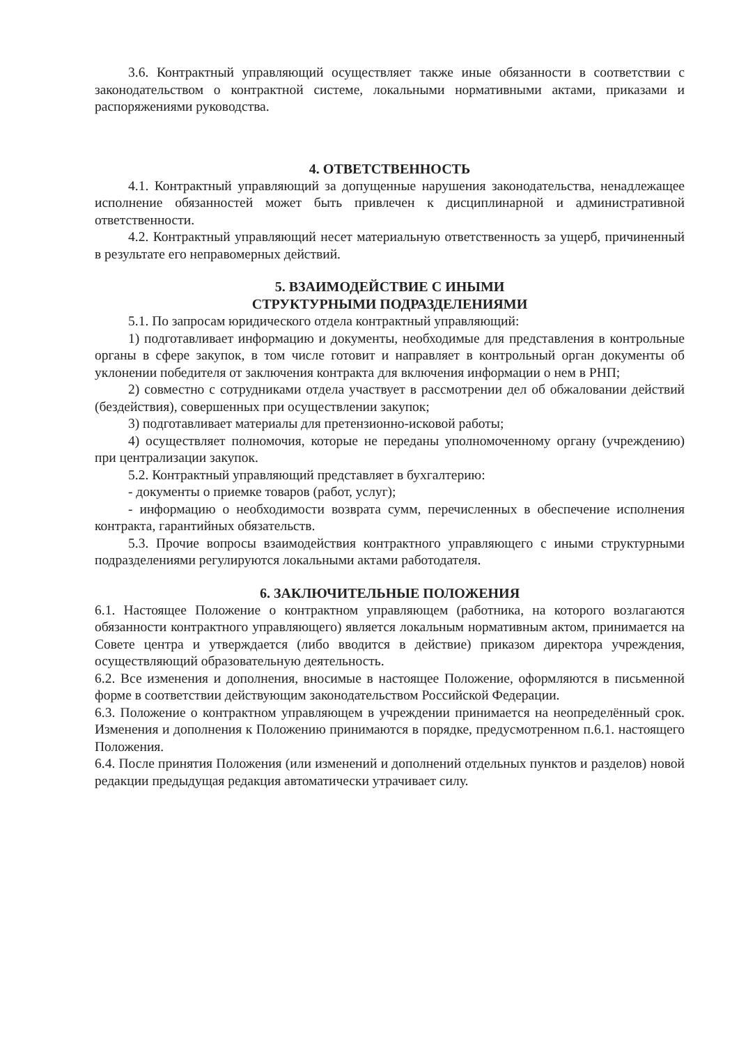3.6. Контрактный управляющий осуществляет также иные обязанности в соответствии с законодательством о контрактной системе, локальными нормативными актами, приказами и распоряжениями руководства.
4. ОТВЕТСТВЕННОСТЬ
4.1. Контрактный управляющий за допущенные нарушения законодательства, ненадлежащее исполнение обязанностей может быть привлечен к дисциплинарной и административной ответственности.
4.2. Контрактный управляющий несет материальную ответственность за ущерб, причиненный в результате его неправомерных действий.
5. ВЗАИМОДЕЙСТВИЕ С ИНЫМИ
СТРУКТУРНЫМИ ПОДРАЗДЕЛЕНИЯМИ
5.1. По запросам юридического отдела контрактный управляющий:
1) подготавливает информацию и документы, необходимые для представления в контрольные органы в сфере закупок, в том числе готовит и направляет в контрольный орган документы об уклонении победителя от заключения контракта для включения информации о нем в РНП;
2) совместно с сотрудниками отдела участвует в рассмотрении дел об обжаловании действий (бездействия), совершенных при осуществлении закупок;
3) подготавливает материалы для претензионно-исковой работы;
4) осуществляет полномочия, которые не переданы уполномоченному органу (учреждению) при централизации закупок.
5.2. Контрактный управляющий представляет в бухгалтерию:
- документы о приемке товаров (работ, услуг);
- информацию о необходимости возврата сумм, перечисленных в обеспечение исполнения контракта, гарантийных обязательств.
5.3. Прочие вопросы взаимодействия контрактного управляющего с иными структурными подразделениями регулируются локальными актами работодателя.
6. ЗАКЛЮЧИТЕЛЬНЫЕ ПОЛОЖЕНИЯ
6.1. Настоящее Положение о контрактном управляющем (работника, на которого возлагаются обязанности контрактного управляющего) является локальным нормативным актом, принимается на Совете центра и утверждается (либо вводится в действие) приказом директора учреждения, осуществляющий образовательную деятельность.
6.2. Все изменения и дополнения, вносимые в настоящее Положение, оформляются в письменной форме в соответствии действующим законодательством Российской Федерации.
6.3. Положение о контрактном управляющем в учреждении принимается на неопределённый срок. Изменения и дополнения к Положению принимаются в порядке, предусмотренном п.6.1. настоящего Положения.
6.4. После принятия Положения (или изменений и дополнений отдельных пунктов и разделов) новой редакции предыдущая редакция автоматически утрачивает силу.